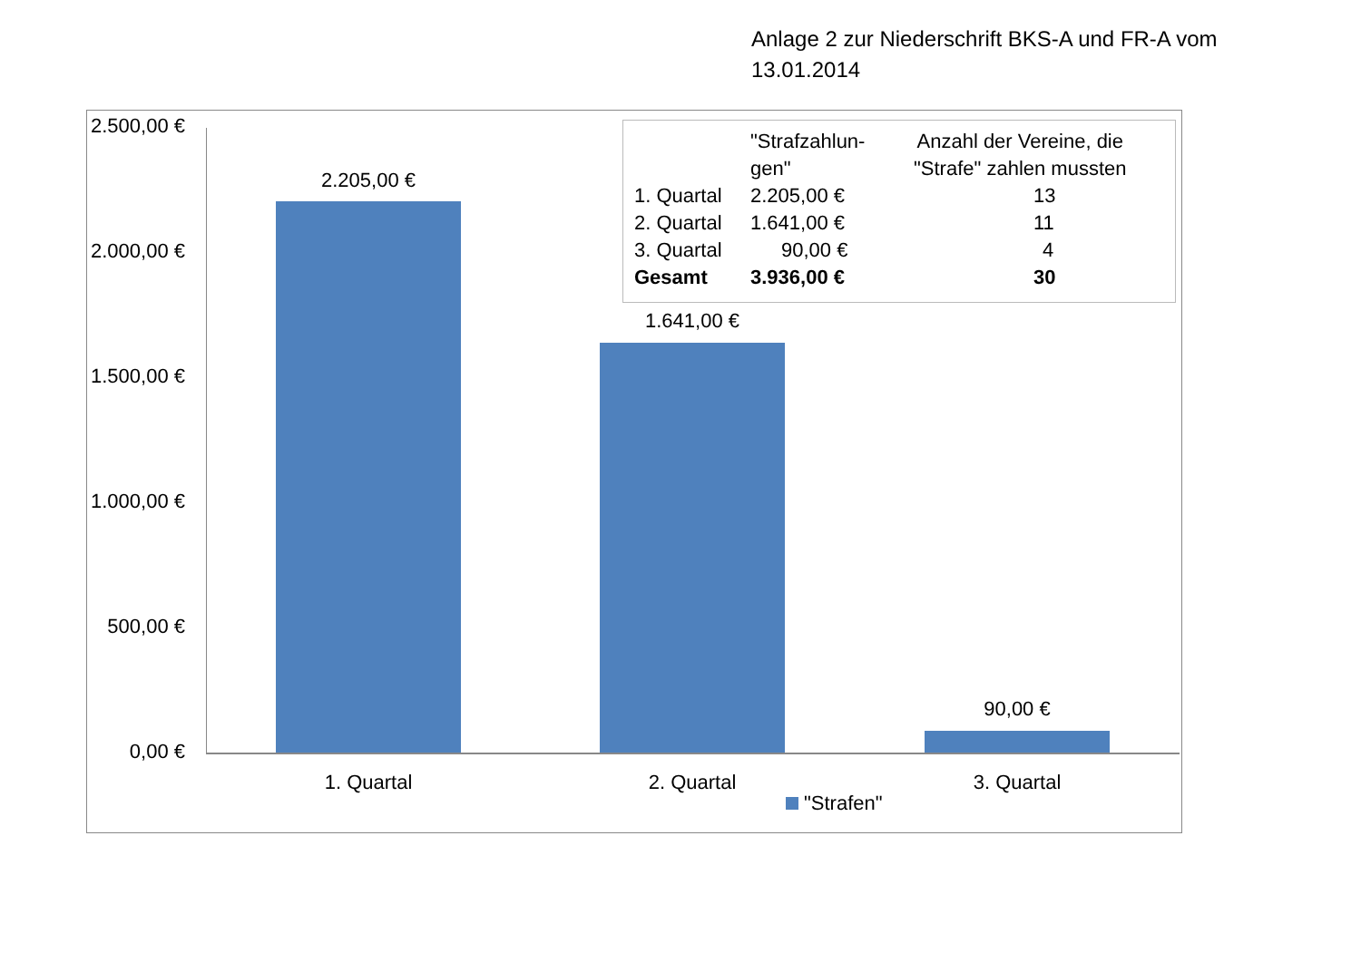Anlage 2 zur Niederschrift BKS-A und FR-A vom
13.01.2014
2.500,00 €
2.000,00 €
1.500,00 €
1.000,00 €
500,00 €
0,00 €
2.205,00 €
1.641,00 €
90,00 €
1. Quartal 2. Quartal 3. Quartal
"Strafen"
| | "Strafzahlun- gen" | Anzahl der Vereine, die "Strafe" zahlen mussten |
| --- | --- | --- |
| 1. Quartal | 2.205,00 € | 13 |
| 2. Quartal | 1.641,00 € | 11 |
| 3. Quartal | 90,00 € | 4 |
| Gesamt | 3.936,00 € | 30 |